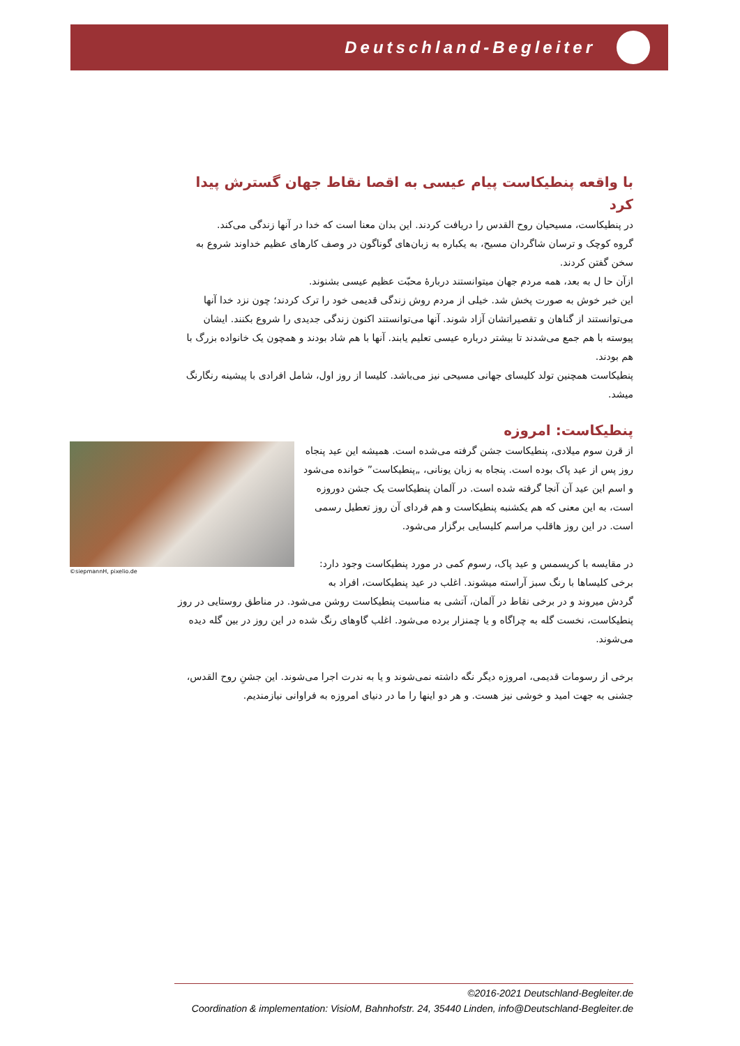Deutschland-Begleiter
با واقعه پنطیکاست پیام عیسی به اقصا نقاط جهان گسترش پیدا کرد
در پنطیکاست، مسیحیان روح القدس را دریافت کردند. این بدان معنا است که خدا در آنها زندگی می‌کند.
گروه کوچک و ترسان شاگردان مسیح، به یکباره به زبان‌های گوناگون در وصف کارهای عظیم خداوند شروع به سخن گفتن کردند.
ازآن حا ل به بعد، همه مردم جهان میتوانستند دربارهٔ محبّت عظیم عیسی بشنوند.
این خبر خوش به صورت پخش شد. خیلی از مردم روش زندگی قدیمی خود را ترک کردند؛ چون نزد خدا آنها می‌توانستند از گناهان و تقصیراتشان آزاد شوند. آنها می‌توانستند اکنون زندگی جدیدی را شروع بکنند. ایشان پیوسته با هم جمع می‌شدند تا بیشتر درباره عیسی تعلیم یابند. آنها با هم شاد بودند و همچون یک خانواده بزرگ با هم بودند.
پنطیکاست همچنین تولد کلیسای جهانی مسیحی نیز می‌باشد. کلیسا از روز اول، شامل افرادی با پیشینه رنگارنگ میشد.
پنطیکاست: امروزه
©siepmannH, pixelio.de
از قرن سوم میلادی، پنطیکاست جشن گرفته می‌شده است. همیشه این عید پنجاه روز پس از عید پاک بوده است. پنجاه به زبان یونانی، „پنطیکاست” خوانده می‌شود و اسم این عید آن آنجا گرفته شده است. در آلمان پنطیکاست یک جشن دوروزه است، به این معنی که هم یکشنبه پنطیکاست و هم فردای آن روز تعطیل رسمی است. در این روز هاقلب مراسم کلیسایی برگزار می‌شود.
در مقایسه با کریسمس و عید پاک، رسوم کمی در مورد پنطیکاست وجود دارد: برخی کلیساها با رنگ سبز آراسته میشوند. اغلب در عید پنطیکاست، افراد به گردش میروند و در برخی نقاط در آلمان، آتشی به مناسبت پنطیکاست روشن می‌شود. در مناطق روستایی در روز پنطیکاست، نخست گله به چراگاه و یا چمنزار برده می‌شود. اغلب گاوهای رنگ شده در این روز در بین گله دیده می‌شوند.
برخی از رسومات قدیمی، امروزه دیگر نگه داشته نمی‌شوند و یا به ندرت اجرا می‌شوند. این جشنِ روح القدس، جشنی به جهت امید و خوشی نیز هست. و هر دو اینها را ما در دنیای امروزه به فراوانی نیازمندیم.
©2016-2021 Deutschland-Begleiter.de
Coordination & implementation: VisioM, Bahnhofstr. 24, 35440 Linden, info@Deutschland-Begleiter.de